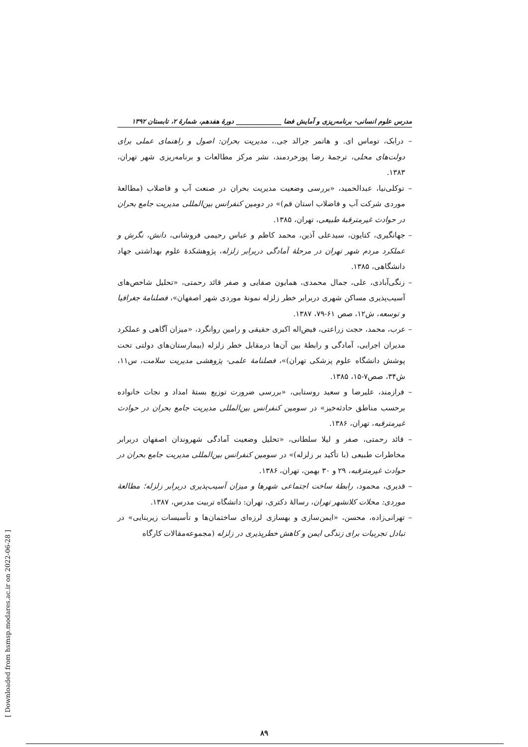مدرس علوم انسانی- برنامه‌ریزی و آمایش فضا ______________ دورهٔ هفدهم، شمارهٔ ۲، تابستان ۱۳۹۲
– درابک، توماس ای. و هاتمر جرالد جی.، مدیریت بحران: اصول و راهنمای عملی برای دولت‌های محلی، ترجمهٔ رضا پورخردمند، نشر مرکز مطالعات و برنامه‌ریزی شهر تهران، ۱۳۸۳.
– توکلی‌نیا، عبدالحمید، «بررسی وضعیت مدیریت بحران در صنعت آب و فاضلاب (مطالعهٔ موردی شرکت آب و فاضلاب استان قم)» در دومین کنفرانس بین‌المللی مدیریت جامع بحران در حوادث غیرمترقبهٔ طبیعی، تهران، ۱۳۸۵.
– جهانگیری، کتایون، سیدعلی آذین، محمد کاظم و عباس رحیمی فروشانی، دانش، نگرش و عملکرد مردم شهر تهران در مرحلهٔ آمادگی دربرابر زلزله، پژوهشکدهٔ علوم بهداشتی جهاد دانشگاهی، ۱۳۸۵.
– زنگی‌آبادی، علی، جمال محمدی، همایون صفایی و صفر قائد رحمتی، «تحلیل شاخص‌های آسیب‌پذیری مساکن شهری دربرابر خطر زلزله نمونهٔ موردی شهر اصفهان»، فصلنامهٔ جغرافیا و توسعه، ش۱۲، صص ۶۱-۷۹، ۱۳۸۷.
– عرب، محمد، حجت زراعتی، فیض‌اله اکبری حقیقی و رامین روانگرد، «میزان آگاهی و عملکرد مدیران اجرایی، آمادگی و رابطهٔ بین آن‌ها درمقابل خطر زلزله (بیمارستان‌های دولتی تحت پوشش دانشگاه علوم پزشکی تهران)»، فصلنامهٔ علمی- پژوهشی مدیریت سلامت، س۱۱، ش۳۴، صص۷-۱۵، ۱۳۸۵.
– فرازمند، علیرضا و سعید روستایی، «بررسی ضرورت توزیع بستهٔ امداد و نجات خانواده برحسب مناطق حادثه‌خیز» در سومین کنفرانس بین‌المللی مدیریت جامع بحران در حوادث غیرمترقبه، تهران، ۱۳۸۶.
– قائد رحمتی، صفر و لیلا سلطانی، «تحلیل وضعیت آمادگی شهروندان اصفهان دربرابر مخاطرات طبیعی (با تأکید بر زلزله)» در سومین کنفرانس بین‌المللی مدیریت جامع بحران در حوادث غیرمترقبه، ۲۹ و ۳۰ بهمن، تهران، ۱۳۸۶.
– قدیری، محمود، رابطهٔ ساخت اجتماعی شهرها و میزان آسیب‌پذیری دربرابر زلزله؛ مطالعهٔ موردی: محلات کلانشهر تهران، رسالهٔ دکتری، تهران: دانشگاه تربیت مدرس، ۱۳۸۷.
– تهرانی‌زاده، محسن، «ایمن‌سازی و بهسازی لرزه‌ای ساختمان‌ها و تأسیسات زیربنایی» در تبادل تجربیات برای زندگی ایمن و کاهش خطرپذیری در زلزله (مجموعه‌مقالات کارگاه
۸۹
[ Downloaded from hsmsp.modares.ac.ir on 2022-06-28 ]